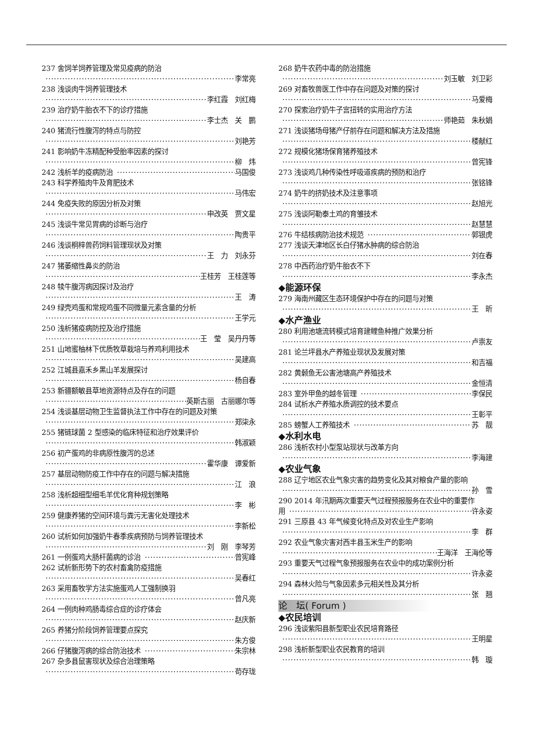237 舍饲羊饲养管理及常见疫病的防治
李常亮
238 浅谈肉牛饲养管理技术
李红霞　刘红梅
239 治疗奶牛胎衣不下的诊疗措施
李士杰　关　鹏
240 猪流行性腹泻的特点与防控
刘艳芳
241 影响奶牛冻精配种受胎率因素的探讨
柳　炜
242 浅析羊的疫病防治 马国俊
243 科学养殖肉牛及育肥技术
马伟宏
244 免疫失败的原因分析及对策
申改英　贾文星
245 浅谈牛常见胃病的诊断与治疗
陶贵平
246 浅谈桐梓兽药饲料管理现状及对策
王　力　刘永芬
247 猪萎缩性鼻炎的防治
王桂芳　王桂莲等
248 犊牛腹泻病因探讨及治疗
王　涛
249 绿壳鸡蛋和常规鸡蛋不同微量元素含量的分析
王学元
250 浅析猪疫病防控及治疗措施
王　莹　吴丹丹等
251 山地蜜柚林下优质牧草栽培与养鸡利用技术
吴建高
252 江城县嘉禾乡黑山羊发展探讨
杨自春
253 新疆额敏县草地资源特点及存在的问题
英斯古丽　古丽娜尔等
254 浅谈基层动物卫生监督执法工作中存在的问题及对策
郑柒永
255 猪链球菌 2 型感染的临床特征和治疗效果评价
韩淑颖
256 初产蛋鸡的非病原性腹泻的总述
霍华康　谭爱新
257 基层动物防疫工作中存在的问题与解决措施
江　浪
258 浅析超细型细毛羊优化育种规划策略
李　彬
259 健康养猪的空间环境与粪污无害化处理技术
李新松
260 试析如何加强奶牛春季疾病预防与饲养管理技术
刘　刚　李琴芳
261 一例蛋鸡大肠杆菌病的诊治 曾宪峰
262 试析新形势下的农村畜禽防疫措施
吴春红
263 采用畜牧学方法实施蛋鸡人工强制换羽
曾凡亮
264 一例肉种鸡肠毒综合症的诊疗体会
赵庆新
265 养猪分阶段饲养管理要点探究
朱方俊
266 仔猪腹泻病的综合防治技术 朱宗林
267 杂多县鼠害现状及综合治理策略
苟存珑
268 奶牛农药中毒的防治措施
刘玉敏　刘卫彩
269 对畜牧兽医工作中存在问题及对策的探讨
马爱梅
270 探索治疗奶牛子宫扭转的实用治疗方法
师艳茹　朱秋娟
271 浅谈猪场母猪产仔前存在问题和解决方法及措施
楼献红
272 规模化猪场保育猪养殖技术
曾宪锋
273 浅谈鸡几种传染性呼吸道疾病的预防和治疗
张铭锋
274 奶牛的挤奶技术及注意事项
赵旭光
275 浅谈阿勒泰土鸡的育雏技术
赵慧慧
276 牛结核病防治技术规范 郭银虎
277 浅谈天津地区长白仔猪水肿病的综合防治
刘在春
278 中西药治疗奶牛胎衣不下
李永杰
◆能源环保
279 海南州藏区生态环境保护中存在的问题与对策
王　昕
◆水产渔业
280 利用池塘流转模式培育建鲤鱼种推广效果分析
卢崇友
281 论兰坪县水产养殖业现状及发展对策
和吉福
282 黄颡鱼无公害池塘高产养殖技术
金恒清
283 室外甲鱼的越冬管理 李保民
284 试析水产养殖水质调控的技术要点
王彰平
285 螃蟹人工养殖技术 苏　靓
◆水利水电
286 浅析农村小型泵站现状与改革方向
李海建
◆农业气象
288 辽宁地区农业气象灾害的趋势变化及其对粮食产量的影响
孙　雪
290 2014 年汛期两次重要天气过程预报服务在农业中的重要作
用 许永姿
291 三原县 43 年气候变化特点及对农业生产影响
李　群
292 农业气象灾害对西丰县玉米生产的影响
王海洋　王海伦等
293 重要天气过程气象预报服务在农业中的成功案例分析
许永姿
294 森林火险与气象因素多元相关性及其分析
张　翘
论　坛( Forum )
◆农民培训
296 浅谈紫阳县新型职业农民培育路径
王明星
298 浅析新型职业农民教育的培训
韩　璇